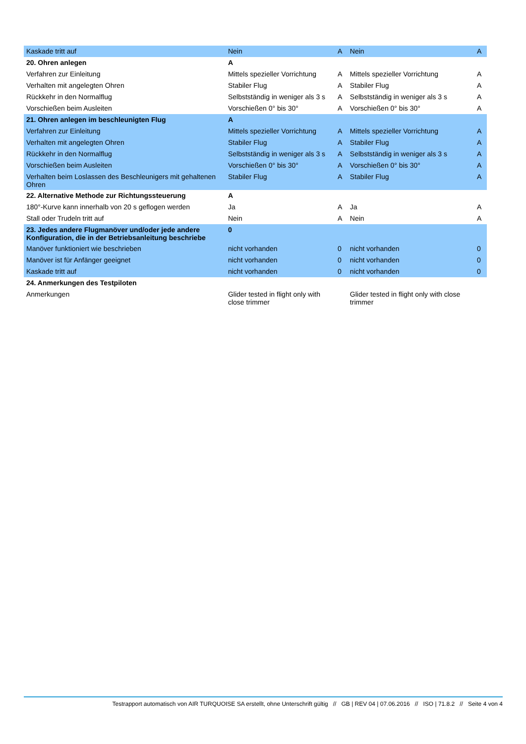| Kaskade tritt auf | Nein | A | Nein | A |
| 20. Ohren anlegen | A | | | |
| Verfahren zur Einleitung | Mittels spezieller Vorrichtung | A | Mittels spezieller Vorrichtung | A |
| Verhalten mit angelegten Ohren | Stabiler Flug | A | Stabiler Flug | A |
| Rückkehr in den Normalflug | Selbstständig in weniger als 3 s | A | Selbstständig in weniger als 3 s | A |
| Vorschießen beim Ausleiten | Vorschießen 0° bis 30° | A | Vorschießen 0° bis 30° | A |
| 21. Ohren anlegen im beschleunigten Flug | A | | | |
| Verfahren zur Einleitung | Mittels spezieller Vorrichtung | A | Mittels spezieller Vorrichtung | A |
| Verhalten mit angelegten Ohren | Stabiler Flug | A | Stabiler Flug | A |
| Rückkehr in den Normalflug | Selbstständig in weniger als 3 s | A | Selbstständig in weniger als 3 s | A |
| Vorschießen beim Ausleiten | Vorschießen 0° bis 30° | A | Vorschießen 0° bis 30° | A |
| Verhalten beim Loslassen des Beschleunigers mit gehaltenen Ohren | Stabiler Flug | A | Stabiler Flug | A |
| 22. Alternative Methode zur Richtungssteuerung | A | | | |
| 180°-Kurve kann innerhalb von 20 s geflogen werden | Ja | A | Ja | A |
| Stall oder Trudeln tritt auf | Nein | A | Nein | A |
| 23. Jedes andere Flugmanöver und/oder jede andere Konfiguration, die in der Betriebsanleitung beschriebe | 0 | | | |
| Manöver funktioniert wie beschrieben | nicht vorhanden | 0 | nicht vorhanden | 0 |
| Manöver ist für Anfänger geeignet | nicht vorhanden | 0 | nicht vorhanden | 0 |
| Kaskade tritt auf | nicht vorhanden | 0 | nicht vorhanden | 0 |
| 24. Anmerkungen des Testpiloten | | | | |
| Anmerkungen | Glider tested in flight only with close trimmer | | Glider tested in flight only with close trimmer | |
Testrapport automatisch von AIR TURQUOISE SA erstellt, ohne Unterschrift gültig // GB | REV 04 | 07.06.2016 // ISO | 71.8.2 // Seite 4 von 4